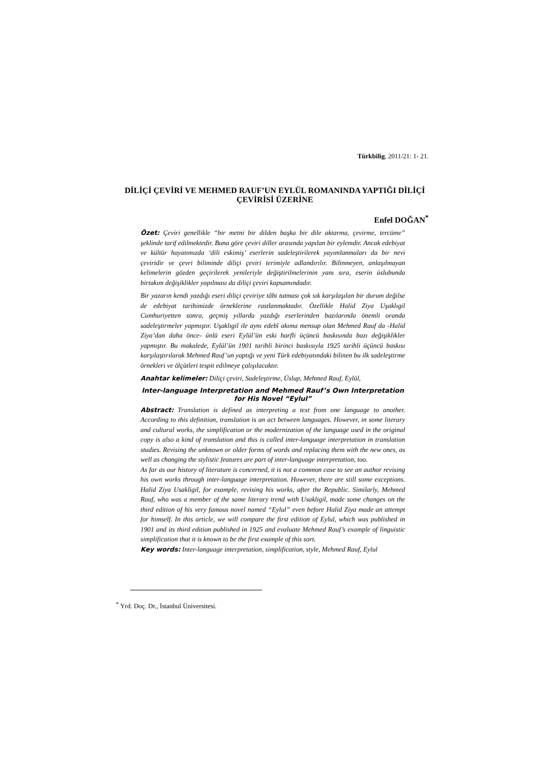Türkbilig, 2011/21: 1- 21.
DİLİÇİ ÇEVİRİ VE MEHMED RAUF’UN EYLÜL ROMANINDA YAPTIĞI DİLİÇİ ÇEVİRİSİ ÜZERİNE
Enfel DOĞAN<sup>*</sup>
Özet: Çeviri genellikle “bir metni bir dilden başka bir dile aktarma, çevirme, tercüme” şeklinde tarif edilmektedir. Buna göre çeviri diller arasında yapılan bir eylemdir. Ancak edebiyat ve kültür hayatımızda ‘dili eskimiş’ eserlerin sadeleştirilerek yayımlanmaları da bir nevi çeviridir ve çevri biliminde diliçi çeviri terimiyle adlandırılır. Bilinmeyen, anlaşılmayan kelimelerin gözden geçirilerek yenileriyle değiştirilmelerinin yanı sıra, eserin üslubunda birtakım değişiklikler yapılması da diliçi çeviri kapsamındadır.
Bir yazarın kendi yazdığı eseri diliçi çeviriye tâbi tutması çok sık karşılaşılan bir durum değilse de edebiyat tarihimizde örneklerine rastlanmaktadır. Özellikle Halid Ziya Uşaklıgil Cumhuriyetten sonra, geçmiş yıllarda yazdığı eserlerinden bazılarında önemli oranda sadeleştirmeler yapmıştır. Uşaklıgil ile aynı edebî akıma mensup olan Mehmed Rauf da -Halid Ziya’dan daha önce- ünlü eseri Eylül’ün eski harfli üçüncü baskısında bazı değişiklikler yapmıştır. Bu makalede, Eylül’ün 1901 tarihli birinci baskısıyla 1925 tarihli üçüncü baskısı karşılaştırılarak Mehmed Rauf’un yaptığı ve yeni Türk edebiyatındaki bilinen bu ilk sadeleştirme örnekleri ve ölçütleri tespit edilmeye çalışılacaktır.
Anahtar kelimeler: Diliçi çeviri, Sadeleştirme, Üslup, Mehmed Rauf, Eylül,
Inter-language Interpretation and Mehmed Rauf’s Own Interpretation for His Novel “Eylul”
Abstract: Translation is defined as interpreting a text from one language to another. According to this definition, translation is an act between languages. However, in some literary and cultural works, the simplification or the modernization of the language used in the original copy is also a kind of translation and this is called inter-language interpretation in translation studies. Revising the unknown or older forms of words and replacing them with the new ones, as well as changing the stylistic features are part of inter-language interpretation, too.
As far as our history of literature is concerned, it is not a common case to see an author revising his own works through inter-language interpretation. However, there are still some exceptions. Halid Ziya Usakligil, for example, revising his works, after the Republic. Similarly, Mehmed Rauf, who was a member of the same literary trend with Usakligil, made some changes on the third edition of his very famous novel named “Eylul” even before Halid Ziya made an attempt for himself. In this article, we will compare the first edition of Eylul, which was published in 1901 and its third edition published in 1925 and evaluate Mehmed Rauf’s example of linguistic simplification that it is known to be the first example of this sort.
Key words: Inter-language interpretation, simplification, style, Mehmed Rauf, Eylul
<sup>*</sup> Yrd. Doç. Dr., İstanbul Üniversitesi.